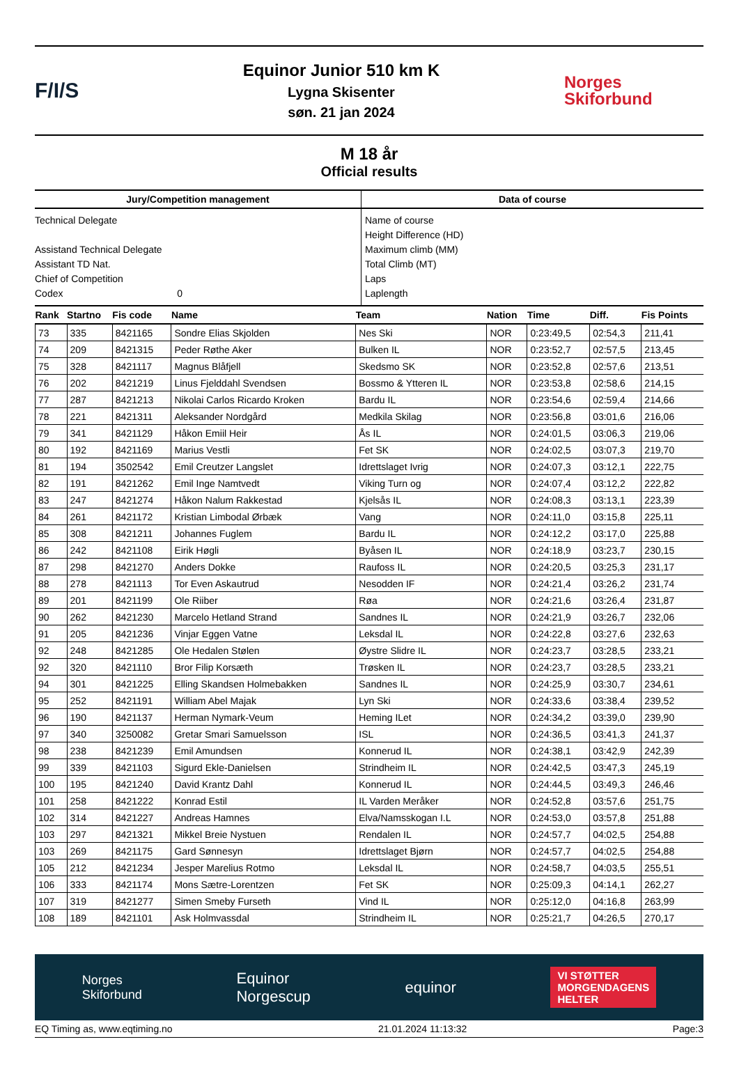F/I/S
Equinor Junior 510 km K
Lygna Skisenter
søn. 21 jan 2024
Norges
Skiforbund
M 18 år
Official results
| Jury/Competition management | Data of course |
| --- | --- |
| Technical Delegate Assistand Technical Delegate Assistant TD Nat. Chief of Competition Codex 0 | Name of course Height Difference (HD) Maximum climb (MM) Total Climb (MT) Laps Laplength |
| Rank | Startno | Fis code | Name | Team | Nation | Time | Diff. | Fis Points |
| --- | --- | --- | --- | --- | --- | --- | --- | --- |
| 73 | 335 | 8421165 | Sondre Elias Skjolden | Nes Ski | NOR | 0:23:49,5 | 02:54,3 | 211,41 |
| 74 | 209 | 8421315 | Peder Røthe Aker | Bulken IL | NOR | 0:23:52,7 | 02:57,5 | 213,45 |
| 75 | 328 | 8421117 | Magnus Blåfjell | Skedsmo SK | NOR | 0:23:52,8 | 02:57,6 | 213,51 |
| 76 | 202 | 8421219 | Linus Fjelddahl Svendsen | Bossmo & Ytteren IL | NOR | 0:23:53,8 | 02:58,6 | 214,15 |
| 77 | 287 | 8421213 | Nikolai Carlos Ricardo Kroken | Bardu IL | NOR | 0:23:54,6 | 02:59,4 | 214,66 |
| 78 | 221 | 8421311 | Aleksander Nordgård | Medkila Skilag | NOR | 0:23:56,8 | 03:01,6 | 216,06 |
| 79 | 341 | 8421129 | Håkon Emiil Heir | Ås IL | NOR | 0:24:01,5 | 03:06,3 | 219,06 |
| 80 | 192 | 8421169 | Marius Vestli | Fet SK | NOR | 0:24:02,5 | 03:07,3 | 219,70 |
| 81 | 194 | 3502542 | Emil Creutzer Langslet | Idrettslaget Ivrig | NOR | 0:24:07,3 | 03:12,1 | 222,75 |
| 82 | 191 | 8421262 | Emil Inge Namtvedt | Viking Turn og | NOR | 0:24:07,4 | 03:12,2 | 222,82 |
| 83 | 247 | 8421274 | Håkon Nalum Rakkestad | Kjelsås IL | NOR | 0:24:08,3 | 03:13,1 | 223,39 |
| 84 | 261 | 8421172 | Kristian Limbodal Ørbæk | Vang | NOR | 0:24:11,0 | 03:15,8 | 225,11 |
| 85 | 308 | 8421211 | Johannes Fuglem | Bardu IL | NOR | 0:24:12,2 | 03:17,0 | 225,88 |
| 86 | 242 | 8421108 | Eirik Høgli | Byåsen IL | NOR | 0:24:18,9 | 03:23,7 | 230,15 |
| 87 | 298 | 8421270 | Anders Dokke | Raufoss IL | NOR | 0:24:20,5 | 03:25,3 | 231,17 |
| 88 | 278 | 8421113 | Tor Even Askautrud | Nesodden IF | NOR | 0:24:21,4 | 03:26,2 | 231,74 |
| 89 | 201 | 8421199 | Ole Riiber | Røa | NOR | 0:24:21,6 | 03:26,4 | 231,87 |
| 90 | 262 | 8421230 | Marcelo Hetland Strand | Sandnes IL | NOR | 0:24:21,9 | 03:26,7 | 232,06 |
| 91 | 205 | 8421236 | Vinjar Eggen Vatne | Leksdal IL | NOR | 0:24:22,8 | 03:27,6 | 232,63 |
| 92 | 248 | 8421285 | Ole Hedalen Stølen | Øystre Slidre IL | NOR | 0:24:23,7 | 03:28,5 | 233,21 |
| 92 | 320 | 8421110 | Bror Filip Korsæth | Trøsken IL | NOR | 0:24:23,7 | 03:28,5 | 233,21 |
| 94 | 301 | 8421225 | Elling Skandsen Holmebakken | Sandnes IL | NOR | 0:24:25,9 | 03:30,7 | 234,61 |
| 95 | 252 | 8421191 | William Abel Majak | Lyn Ski | NOR | 0:24:33,6 | 03:38,4 | 239,52 |
| 96 | 190 | 8421137 | Herman Nymark-Veum | Heming ILet | NOR | 0:24:34,2 | 03:39,0 | 239,90 |
| 97 | 340 | 3250082 | Gretar Smari Samuelsson | ISL | NOR | 0:24:36,5 | 03:41,3 | 241,37 |
| 98 | 238 | 8421239 | Emil Amundsen | Konnerud IL | NOR | 0:24:38,1 | 03:42,9 | 242,39 |
| 99 | 339 | 8421103 | Sigurd Ekle-Danielsen | Strindheim IL | NOR | 0:24:42,5 | 03:47,3 | 245,19 |
| 100 | 195 | 8421240 | David Krantz Dahl | Konnerud IL | NOR | 0:24:44,5 | 03:49,3 | 246,46 |
| 101 | 258 | 8421222 | Konrad Estil | IL Varden Meråker | NOR | 0:24:52,8 | 03:57,6 | 251,75 |
| 102 | 314 | 8421227 | Andreas Hamnes | Elva/Namsskogan I.L | NOR | 0:24:53,0 | 03:57,8 | 251,88 |
| 103 | 297 | 8421321 | Mikkel Breie Nystuen | Rendalen IL | NOR | 0:24:57,7 | 04:02,5 | 254,88 |
| 103 | 269 | 8421175 | Gard Sønnesyn | Idrettslaget Bjørn | NOR | 0:24:57,7 | 04:02,5 | 254,88 |
| 105 | 212 | 8421234 | Jesper Marelius Rotmo | Leksdal IL | NOR | 0:24:58,7 | 04:03,5 | 255,51 |
| 106 | 333 | 8421174 | Mons Sætre-Lorentzen | Fet SK | NOR | 0:25:09,3 | 04:14,1 | 262,27 |
| 107 | 319 | 8421277 | Simen Smeby Furseth | Vind IL | NOR | 0:25:12,0 | 04:16,8 | 263,99 |
| 108 | 189 | 8421101 | Ask Holmvassdal | Strindheim IL | NOR | 0:25:21,7 | 04:26,5 | 270,17 |
Norges
Skiforbund Equinor
Norgescup equinor VI STØTTER
MORGENDAGENS
HELTER
EQ Timing as, www.eqtiming.no 21.01.2024 11:13:32 Page:3